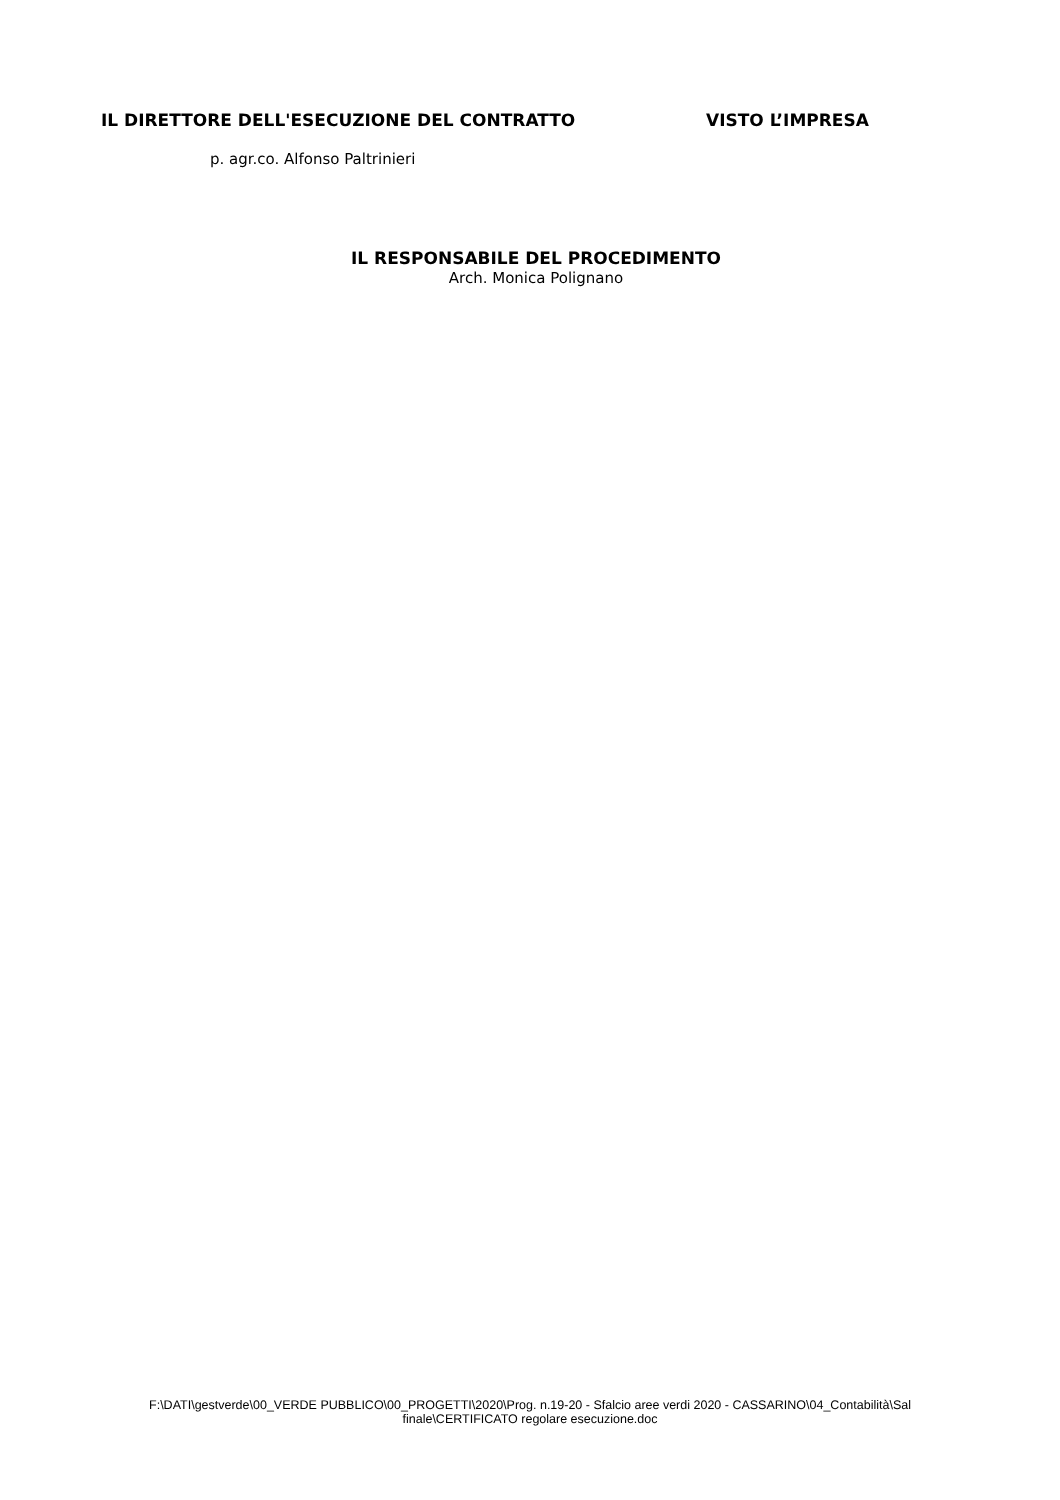IL DIRETTORE DELL'ESECUZIONE DEL CONTRATTO VISTO L’IMPRESA
p. agr.co. Alfonso Paltrinieri
IL RESPONSABILE DEL PROCEDIMENTO
Arch. Monica Polignano
F:\DATI\gestverde\00_VERDE PUBBLICO\00_PROGETTI\2020\Prog. n.19-20 - Sfalcio aree verdi 2020 - CASSARINO\04_Contabilità\Sal finale\CERTIFICATO regolare esecuzione.doc